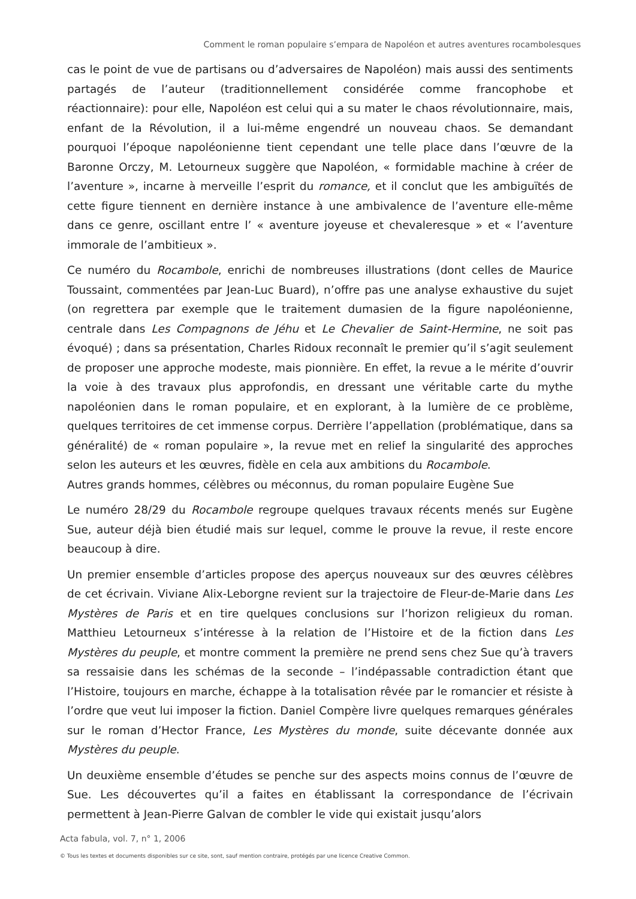Comment le roman populaire s’empara de Napoléon et autres aventures rocambolesques
cas le point de vue de partisans ou d’adversaires de Napoléon) mais aussi des sentiments partagés de l’auteur (traditionnellement considérée comme francophobe et réactionnaire): pour elle, Napoléon est celui qui a su mater le chaos révolutionnaire, mais, enfant de la Révolution, il a lui-même engendré un nouveau chaos. Se demandant pourquoi l’époque napoléonienne tient cependant une telle place dans l’œuvre de la Baronne Orczy, M. Letourneux suggère que Napoléon, « formidable machine à créer de l’aventure », incarne à merveille l’esprit du romance, et il conclut que les ambiguïtés de cette figure tiennent en dernière instance à une ambivalence de l’aventure elle-même dans ce genre, oscillant entre l’ « aventure joyeuse et chevaleresque » et « l’aventure immorale de l’ambitieux ».
Ce numéro du Rocambole, enrichi de nombreuses illustrations (dont celles de Maurice Toussaint, commentées par Jean-Luc Buard), n’offre pas une analyse exhaustive du sujet (on regrettera par exemple que le traitement dumasien de la figure napoléonienne, centrale dans Les Compagnons de Jéhu et Le Chevalier de Saint-Hermine, ne soit pas évoqué) ; dans sa présentation, Charles Ridoux reconnaît le premier qu’il s’agit seulement de proposer une approche modeste, mais pionnière. En effet, la revue a le mérite d’ouvrir la voie à des travaux plus approfondis, en dressant une véritable carte du mythe napoléonien dans le roman populaire, et en explorant, à la lumière de ce problème, quelques territoires de cet immense corpus. Derrière l’appellation (problématique, dans sa généralité) de « roman populaire », la revue met en relief la singularité des approches selon les auteurs et les œuvres, fidèle en cela aux ambitions du Rocambole.
Autres grands hommes, célèbres ou méconnus, du roman populaire Eugène Sue
Le numéro 28/29 du Rocambole regroupe quelques travaux récents menés sur Eugène Sue, auteur déjà bien étudié mais sur lequel, comme le prouve la revue, il reste encore beaucoup à dire.
Un premier ensemble d’articles propose des aperçus nouveaux sur des œuvres célèbres de cet écrivain. Viviane Alix-Leborgne revient sur la trajectoire de Fleur-de-Marie dans Les Mystères de Paris et en tire quelques conclusions sur l’horizon religieux du roman. Matthieu Letourneux s’intéresse à la relation de l’Histoire et de la fiction dans Les Mystères du peuple, et montre comment la première ne prend sens chez Sue qu’à travers sa ressaisie dans les schémas de la seconde – l’indépassable contradiction étant que l’Histoire, toujours en marche, échappe à la totalisation rêvée par le romancier et résiste à l’ordre que veut lui imposer la fiction. Daniel Compère livre quelques remarques générales sur le roman d’Hector France, Les Mystères du monde, suite décevante donnée aux Mystères du peuple.
Un deuxième ensemble d’études se penche sur des aspects moins connus de l’œuvre de Sue. Les découvertes qu’il a faites en établissant la correspondance de l’écrivain permettent à Jean-Pierre Galvan de combler le vide qui existait jusqu’alors
Acta fabula, vol. 7, n° 1, 2006
© Tous les textes et documents disponibles sur ce site, sont, sauf mention contraire, protégés par une licence Creative Common.